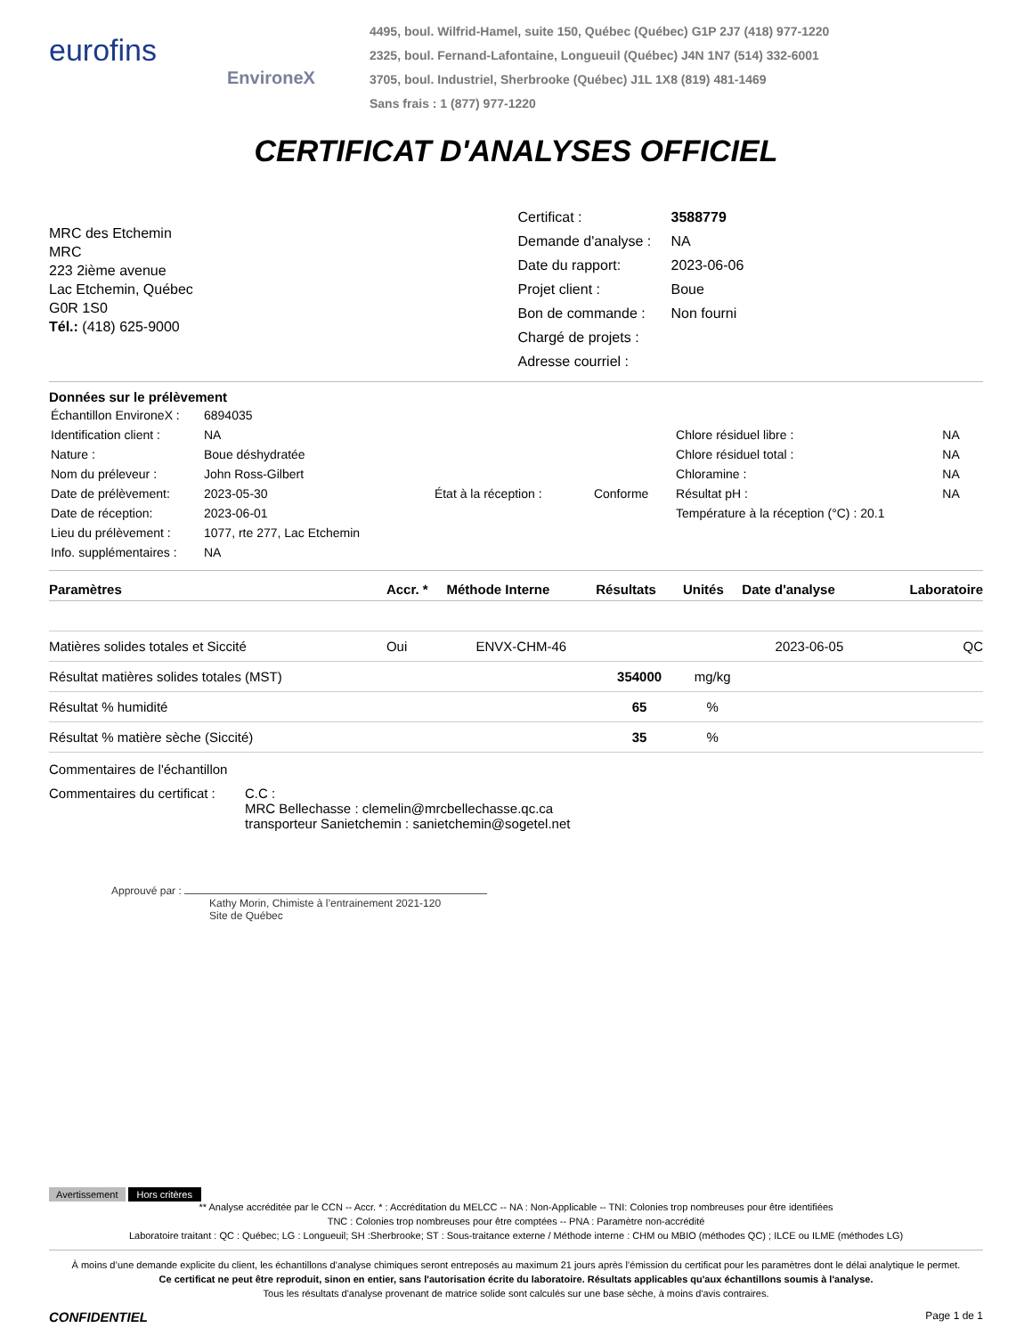eurofins
EnvironeX
4495, boul. Wilfrid-Hamel, suite 150, Québec (Québec) G1P 2J7 (418) 977-1220
2325, boul. Fernand-Lafontaine, Longueuil (Québec) J4N 1N7 (514) 332-6001
3705, boul. Industriel, Sherbrooke (Québec) J1L 1X8 (819) 481-1469
Sans frais : 1 (877) 977-1220
CERTIFICAT D'ANALYSES OFFICIEL
MRC des Etchemin
MRC
223 2ième avenue
Lac Etchemin, Québec
G0R 1S0
Tél.: (418) 625-9000
| Certificat : | 3588779 |
| Demande d'analyse : | NA |
| Date du rapport: | 2023-06-06 |
| Projet client : | Boue |
| Bon de commande : | Non fourni |
| Chargé de projets : | |
| Adresse courriel : | |
Données sur le prélèvement
| Échantillon EnvironeX : | 6894035 | | | | |
| Identification client : | NA | | | Chlore résiduel libre : | NA |
| Nature : | Boue déshydratée | | | Chlore résiduel total : | NA |
| Nom du préleveur : | John Ross-Gilbert | | | Chloramine : | NA |
| Date de prélèvement: | 2023-05-30 | État à la réception : | Conforme | Résultat pH : | NA |
| Date de réception: | 2023-06-01 | | | Température à la réception (°C) : 20.1 | |
| Lieu du prélèvement : | 1077, rte 277, Lac Etchemin | | | | |
| Info. supplémentaires : | NA | | | | |
| Paramètres | Accr. * | Méthode Interne | Résultats | Unités | Date d'analyse | Laboratoire |
| --- | --- | --- | --- | --- | --- | --- |
| Matières solides totales et Siccité | Oui | ENVX-CHM-46 | | | 2023-06-05 | QC |
| Résultat matières solides totales (MST) | | | 354000 | mg/kg | | |
| Résultat % humidité | | | 65 | % | | |
| Résultat % matière sèche (Siccité) | | | 35 | % | | |
Commentaires de l'échantillon
Commentaires du certificat :
C.C :
MRC Bellechasse : clemelin@mrcbellechasse.qc.ca
transporteur Sanietchemin : sanietchemin@sogetel.net
Approuvé par :
Kathy Morin, Chimiste à l’entrainement 2021-120
Site de Québec
Avertissement Hors critères
** Analyse accréditée par le CCN -- Accr. * : Accréditation du MELCC -- NA : Non-Applicable -- TNI: Colonies trop nombreuses pour être identifiées
TNC : Colonies trop nombreuses pour être comptées -- PNA : Paramètre non-accrédité
Laboratoire traitant : QC : Québec; LG : Longueuil; SH :Sherbrooke; ST : Sous-traitance externe / Méthode interne : CHM ou MBIO (méthodes QC) ; ILCE ou ILME (méthodes LG)
À moins d’une demande explicite du client, les échantillons d’analyse chimiques seront entreposés au maximum 21 jours après l’émission du certificat pour les paramètres dont le délai analytique le permet.
Ce certificat ne peut être reproduit, sinon en entier, sans l'autorisation écrite du laboratoire. Résultats applicables qu'aux échantillons soumis à l'analyse.
Tous les résultats d'analyse provenant de matrice solide sont calculés sur une base sèche, à moins d'avis contraires.
CONFIDENTIEL Page 1 de 1